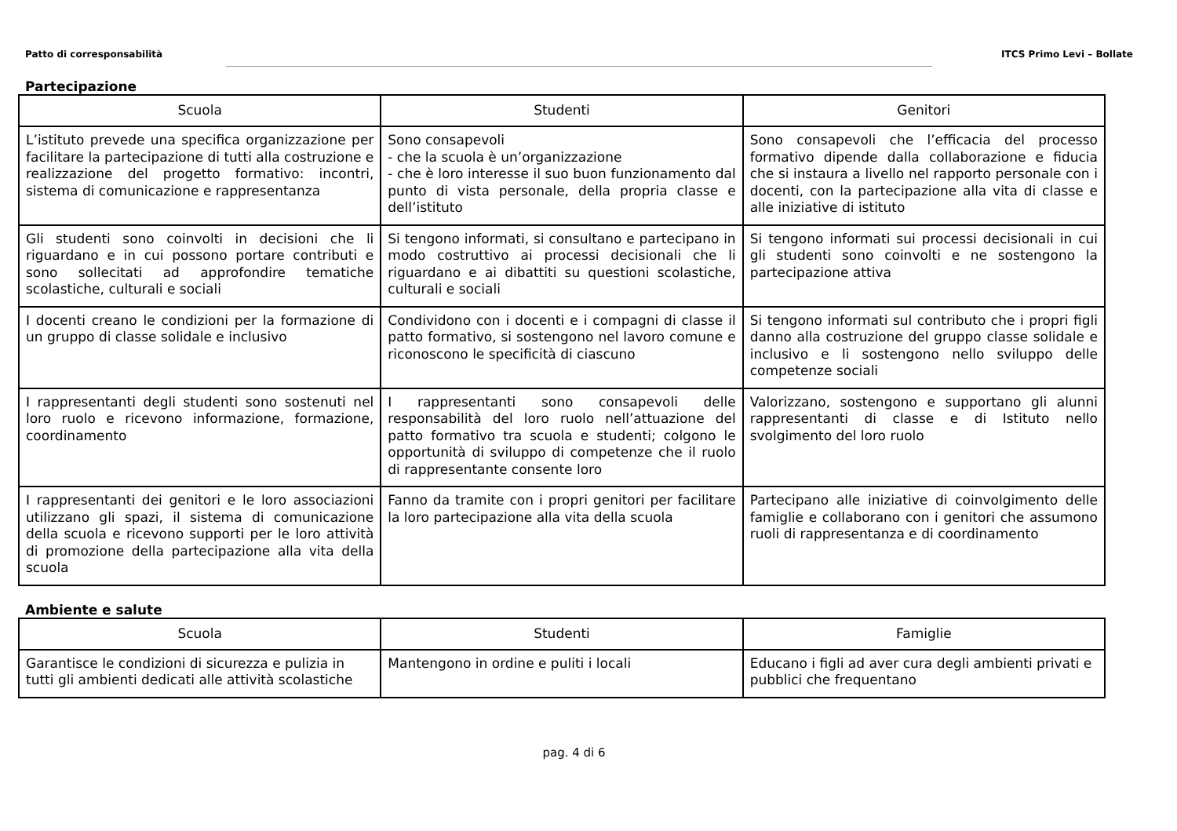Patto di corresponsabilità ITCS Primo Levi – Bollate
Partecipazione
| Scuola | Studenti | Genitori |
| --- | --- | --- |
| L’istituto prevede una specifica organizzazione per facilitare la partecipazione di tutti alla costruzione e realizzazione del progetto formativo: incontri, sistema di comunicazione e rappresentanza | Sono consapevoli - che la scuola è un’organizzazione - che è loro interesse il suo buon funzionamento dal punto di vista personale, della propria classe e dell’istituto | Sono consapevoli che l’efficacia del processo formativo dipende dalla collaborazione e fiducia che si instaura a livello nel rapporto personale con i docenti, con la partecipazione alla vita di classe e alle iniziative di istituto |
| Gli studenti sono coinvolti in decisioni che li riguardano e in cui possono portare contributi e sono sollecitati ad approfondire tematiche scolastiche, culturali e sociali | Si tengono informati, si consultano e partecipano in modo costruttivo ai processi decisionali che li riguardano e ai dibattiti su questioni scolastiche, culturali e sociali | Si tengono informati sui processi decisionali in cui gli studenti sono coinvolti e ne sostengono la partecipazione attiva |
| I docenti creano le condizioni per la formazione di un gruppo di classe solidale e inclusivo | Condividono con i docenti e i compagni di classe il patto formativo, si sostengono nel lavoro comune e riconoscono le specificità di ciascuno | Si tengono informati sul contributo che i propri figli danno alla costruzione del gruppo classe solidale e inclusivo e li sostengono nello sviluppo delle competenze sociali |
| I rappresentanti degli studenti sono sostenuti nel loro ruolo e ricevono informazione, formazione, coordinamento | I rappresentanti sono consapevoli delle responsabilità del loro ruolo nell’attuazione del patto formativo tra scuola e studenti; colgono le opportunità di sviluppo di competenze che il ruolo di rappresentante consente loro | Valorizzano, sostengono e supportano gli alunni rappresentanti di classe e di Istituto nello svolgimento del loro ruolo |
| I rappresentanti dei genitori e le loro associazioni utilizzano gli spazi, il sistema di comunicazione della scuola e ricevono supporti per le loro attività di promozione della partecipazione alla vita della scuola | Fanno da tramite con i propri genitori per facilitare la loro partecipazione alla vita della scuola | Partecipano alle iniziative di coinvolgimento delle famiglie e collaborano con i genitori che assumono ruoli di rappresentanza e di coordinamento |
Ambiente e salute
| Scuola | Studenti | Famiglie |
| --- | --- | --- |
| Garantisce le condizioni di sicurezza e pulizia in tutti gli ambienti dedicati alle attività scolastiche | Mantengono in ordine e puliti i locali | Educano i figli ad aver cura degli ambienti privati e pubblici che frequentano |
pag. 4 di 6